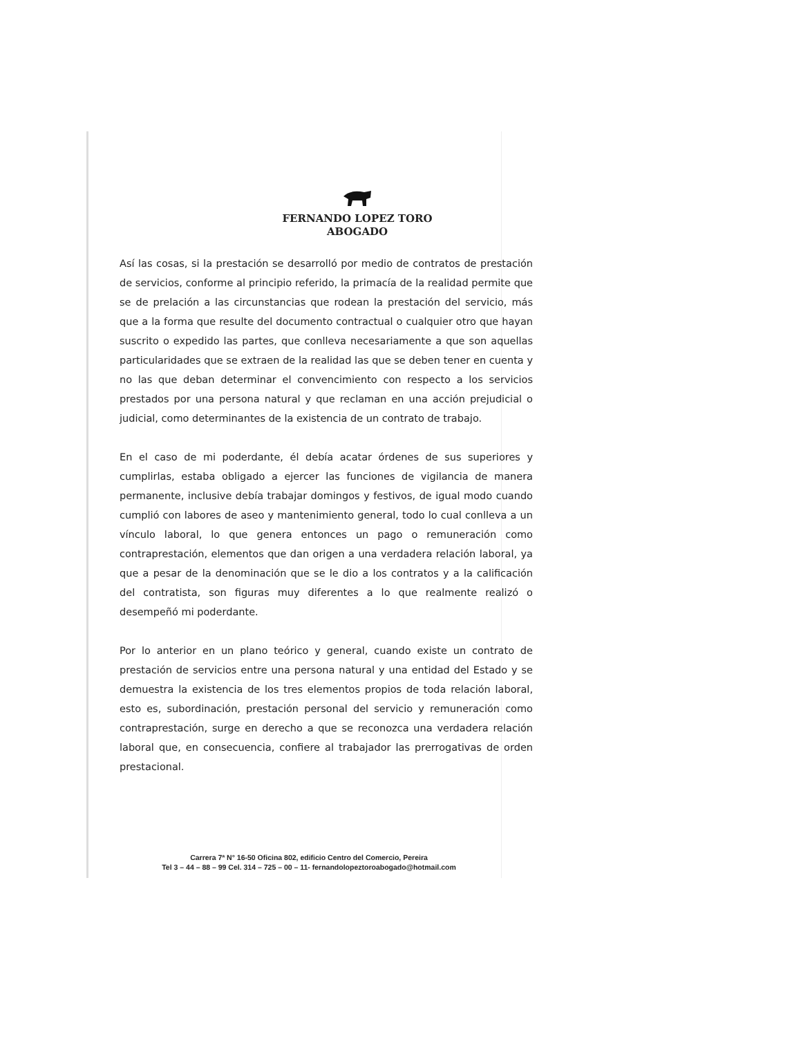FERNANDO LOPEZ TORO
ABOGADO
Así las cosas, si la prestación se desarrolló por medio de contratos de prestación de servicios, conforme al principio referido, la primacía de la realidad permite que se de prelación a las circunstancias que rodean la prestación del servicio, más que a la forma que resulte del documento contractual o cualquier otro que hayan suscrito o expedido las partes, que conlleva necesariamente a que son aquellas particularidades que se extraen de la realidad las que se deben tener en cuenta y no las que deban determinar el convencimiento con respecto a los servicios prestados por una persona natural y que reclaman en una acción prejudicial o judicial, como determinantes de la existencia de un contrato de trabajo.
En el caso de mi poderdante, él debía acatar órdenes de sus superiores y cumplirlas, estaba obligado a ejercer las funciones de vigilancia de manera permanente, inclusive debía trabajar domingos y festivos, de igual modo cuando cumplió con labores de aseo y mantenimiento general, todo lo cual conlleva a un vínculo laboral, lo que genera entonces un pago o remuneración como contraprestación, elementos que dan origen a una verdadera relación laboral, ya que a pesar de la denominación que se le dio a los contratos y a la calificación del contratista, son figuras muy diferentes a lo que realmente realizó o desempeñó mi poderdante.
Por lo anterior en un plano teórico y general, cuando existe un contrato de prestación de servicios entre una persona natural y una entidad del Estado y se demuestra la existencia de los tres elementos propios de toda relación laboral, esto es, subordinación, prestación personal del servicio y remuneración como contraprestación, surge en derecho a que se reconozca una verdadera relación laboral que, en consecuencia, confiere al trabajador las prerrogativas de orden prestacional.
Carrera 7ª N° 16-50 Oficina 802, edificio Centro del Comercio, Pereira
Tel 3 – 44 – 88 – 99 Cel. 314 – 725 – 00 – 11- fernandolopeztoroabogado@hotmail.com